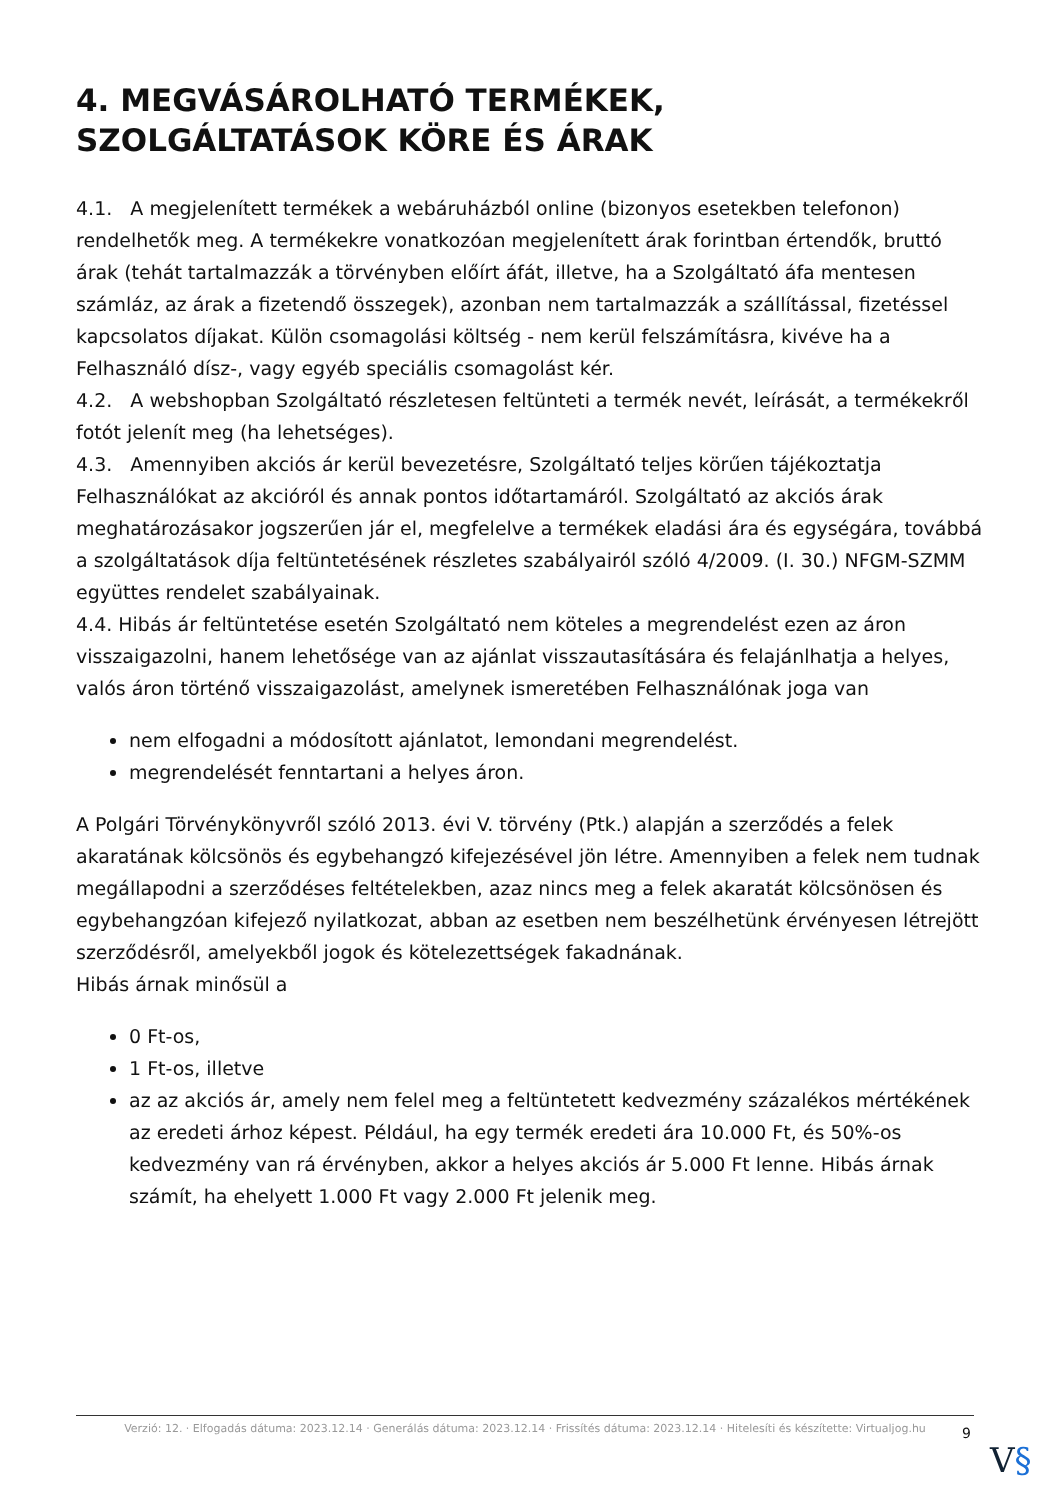4. MEGVÁSÁROLHATÓ TERMÉKEK, SZOLGÁLTATÁSOK KÖRE ÉS ÁRAK
4.1. A megjelenített termékek a webáruházból online (bizonyos esetekben telefonon) rendelhetők meg. A termékekre vonatkozóan megjelenített árak forintban értendők, bruttó árak (tehát tartalmazzák a törvényben előírt áfát, illetve, ha a Szolgáltató áfa mentesen számláz, az árak a fizetendő összegek), azonban nem tartalmazzák a szállítással, fizetéssel kapcsolatos díjakat. Külön csomagolási költség - nem kerül felszámításra, kivéve ha a Felhasználó dísz-, vagy egyéb speciális csomagolást kér.
4.2. A webshopban Szolgáltató részletesen feltünteti a termék nevét, leírását, a termékekről fotót jelenít meg (ha lehetséges).
4.3. Amennyiben akciós ár kerül bevezetésre, Szolgáltató teljes körűen tájékoztatja Felhasználókat az akcióról és annak pontos időtartamáról. Szolgáltató az akciós árak meghatározásakor jogszerűen jár el, megfelelve a termékek eladási ára és egységára, továbbá a szolgáltatások díja feltüntetésének részletes szabályairól szóló 4/2009. (I. 30.) NFGM-SZMM együttes rendelet szabályainak.
4.4. Hibás ár feltüntetése esetén Szolgáltató nem köteles a megrendelést ezen az áron visszaigazolni, hanem lehetősége van az ajánlat visszautasítására és felajánlhatja a helyes, valós áron történő visszaigazolást, amelynek ismeretében Felhasználónak joga van
nem elfogadni a módosított ajánlatot, lemondani megrendelést.
megrendelését fenntartani a helyes áron.
A Polgári Törvénykönyvről szóló 2013. évi V. törvény (Ptk.) alapján a szerződés a felek akaratának kölcsönös és egybehangzó kifejezésével jön létre. Amennyiben a felek nem tudnak megállapodni a szerződéses feltételekben, azaz nincs meg a felek akaratát kölcsönösen és egybehangzóan kifejező nyilatkozat, abban az esetben nem beszélhetünk érvényesen létrejött szerződésről, amelyekből jogok és kötelezettségek fakadnának.
Hibás árnak minősül a
0 Ft-os,
1 Ft-os, illetve
az az akciós ár, amely nem felel meg a feltüntetett kedvezmény százalékos mértékének az eredeti árhoz képest. Például, ha egy termék eredeti ára 10.000 Ft, és 50%-os kedvezmény van rá érvényben, akkor a helyes akciós ár 5.000 Ft lenne. Hibás árnak számít, ha ehelyett 1.000 Ft vagy 2.000 Ft jelenik meg.
Verzió: 12. · Elfogadás dátuma: 2023.12.14 · Generálás dátuma: 2023.12.14 · Frissítés dátuma: 2023.12.14 · Hitelesíti és készítette: Virtualjog.hu
9
V§